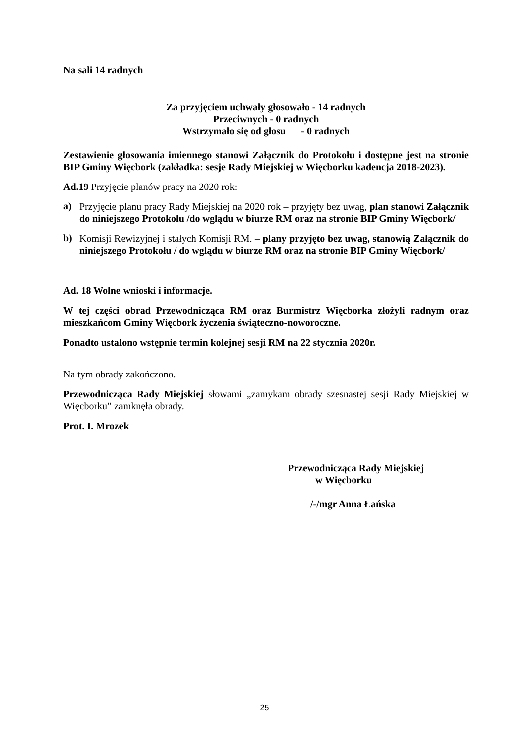Na sali 14 radnych
Za przyjęciem uchwały głosowało - 14 radnych
Przeciwnych - 0 radnych
Wstrzymało się od głosu - 0 radnych
Zestawienie głosowania imiennego stanowi Załącznik do Protokołu i dostępne jest na stronie BIP Gminy Więcbork (zakładka: sesje Rady Miejskiej w Więcborku kadencja 2018-2023).
Ad.19 Przyjęcie planów pracy na 2020 rok:
a)
Przyjęcie planu pracy Rady Miejskiej na 2020 rok – przyjęty bez uwag, plan stanowi Załącznik do niniejszego Protokołu /do wglądu w biurze RM oraz na stronie BIP Gminy Więcbork/
b)
Komisji Rewizyjnej i stałych Komisji RM. – plany przyjęto bez uwag, stanowią Załącznik do niniejszego Protokołu / do wglądu w biurze RM oraz na stronie BIP Gminy Więcbork/
Ad. 18 Wolne wnioski i informacje.
W tej części obrad Przewodnicząca RM oraz Burmistrz Więcborka złożyli radnym oraz mieszkańcom Gminy Więcbork życzenia świąteczno-noworoczne.
Ponadto ustalono wstępnie termin kolejnej sesji RM na 22 stycznia 2020r.
Na tym obrady zakończono.
Przewodnicząca Rady Miejskiej słowami „zamykam obrady szesnastej sesji Rady Miejskiej w Więcborku” zamknęła obrady.
Prot. I. Mrozek
Przewodnicząca Rady Miejskiej
w Więcborku
/-/mgr Anna Łańska
25